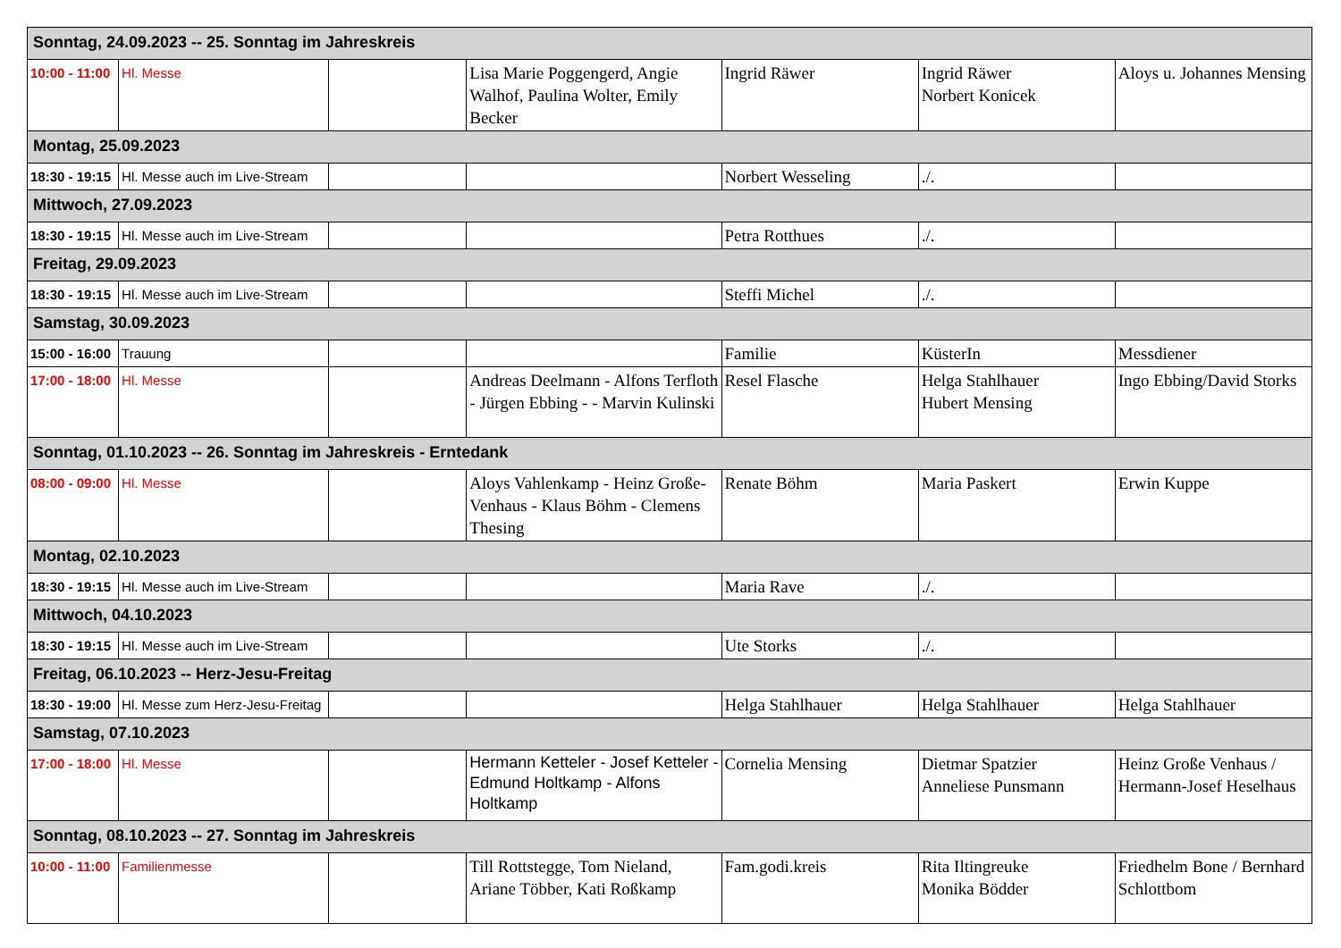| Sonntag, 24.09.2023 -- 25. Sonntag im Jahreskreis | | | | | | |
| 10:00 - 11:00 | Hl. Messe | | Lisa Marie Poggengerd, Angie Walhof, Paulina Wolter, Emily Becker | Ingrid Räwer | Ingrid Räwer Norbert Konicek | Aloys u. Johannes Mensing |
| Montag, 25.09.2023 | | | | | | |
| 18:30 - 19:15 | Hl. Messe auch im Live-Stream | | | Norbert Wesseling | ./. | |
| Mittwoch, 27.09.2023 | | | | | | |
| 18:30 - 19:15 | Hl. Messe auch im Live-Stream | | | Petra Rotthues | ./. | |
| Freitag, 29.09.2023 | | | | | | |
| 18:30 - 19:15 | Hl. Messe auch im Live-Stream | | | Steffi Michel | ./. | |
| Samstag, 30.09.2023 | | | | | | |
| 15:00 - 16:00 | Trauung | | | Familie | KüsterIn | Messdiener |
| 17:00 - 18:00 | Hl. Messe | | Andreas Deelmann - Alfons Terfloth - Jürgen Ebbing - - Marvin Kulinski | Resel Flasche | Helga Stahlhauer Hubert Mensing | Ingo Ebbing/David Storks |
| Sonntag, 01.10.2023 -- 26. Sonntag im Jahreskreis - Erntedank | | | | | | |
| 08:00 - 09:00 | Hl. Messe | | Aloys Vahlenkamp - Heinz Große-Venhaus - Klaus Böhm - Clemens Thesing | Renate Böhm | Maria Paskert | Erwin Kuppe |
| Montag, 02.10.2023 | | | | | | |
| 18:30 - 19:15 | Hl. Messe auch im Live-Stream | | | Maria Rave | ./. | |
| Mittwoch, 04.10.2023 | | | | | | |
| 18:30 - 19:15 | Hl. Messe auch im Live-Stream | | | Ute Storks | ./. | |
| Freitag, 06.10.2023 -- Herz-Jesu-Freitag | | | | | | |
| 18:30 - 19:00 | Hl. Messe zum Herz-Jesu-Freitag | | | Helga Stahlhauer | Helga Stahlhauer | Helga Stahlhauer |
| Samstag, 07.10.2023 | | | | | | |
| 17:00 - 18:00 | Hl. Messe | | Hermann Ketteler - Josef Ketteler - Edmund Holtkamp - Alfons Holtkamp | Cornelia Mensing | Dietmar Spatzier Anneliese Punsmann | Heinz Große Venhaus / Hermann-Josef Heselhaus |
| Sonntag, 08.10.2023 -- 27. Sonntag im Jahreskreis | | | | | | |
| 10:00 - 11:00 | Familienmesse | | Till Rottstegge, Tom Nieland, Ariane Többer, Kati Roßkamp | Fam.godi.kreis | Rita Iltingreuke Monika Bödder | Friedhelm Bone / Bernhard Schlottbom |